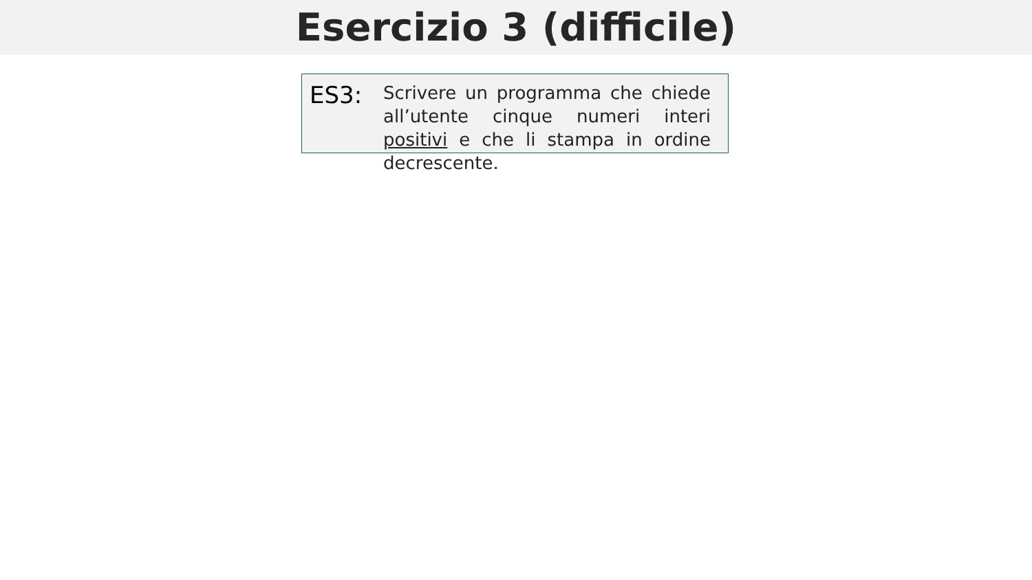Esercizio 3 (difficile)
ES3:
Scrivere un programma che chiede all’utente cinque numeri interi positivi e che li stampa in ordine decrescente.